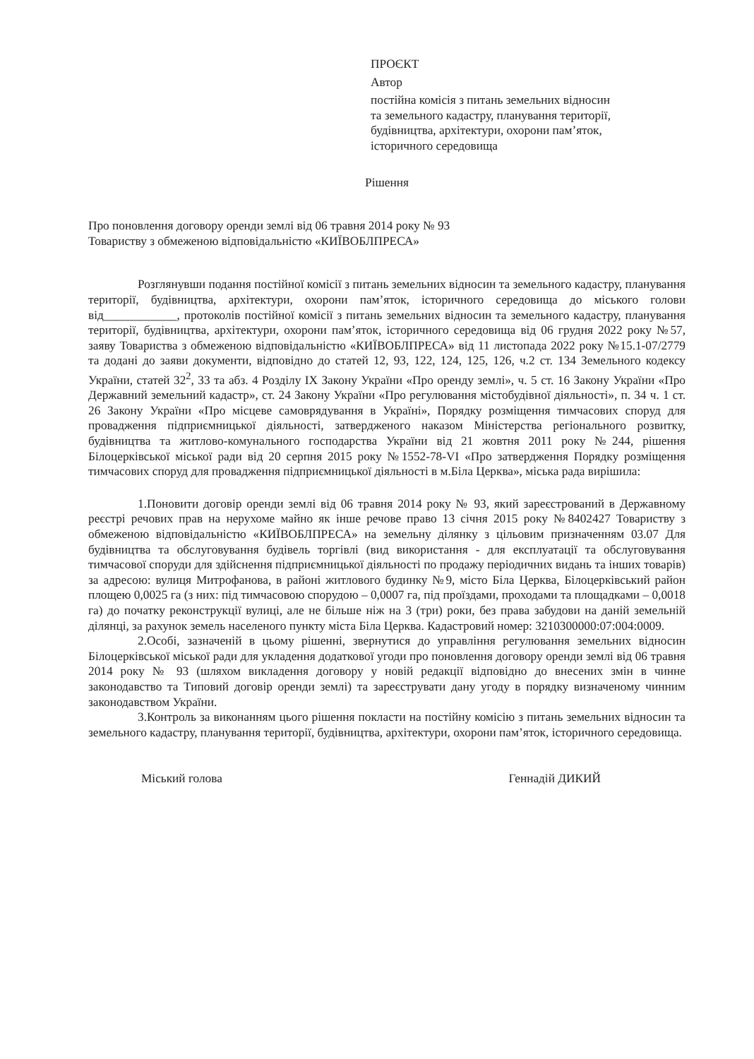ПРОЄКТ
Автор
постійна комісія з питань земельних відносин
та земельного кадастру, планування території,
будівництва, архітектури, охорони пам’яток,
історичного середовища
Рішення
Про поновлення договору оренди землі від 06 травня 2014 року № 93
Товариству з обмеженою відповідальністю «КИЇВОБЛПРЕСА»
Розглянувши подання постійної комісії з питань земельних відносин та земельного кадастру, планування території, будівництва, архітектури, охорони пам’яток, історичного середовища до міського голови від____________, протоколів постійної комісії з питань земельних відносин та земельного кадастру, планування території, будівництва, архітектури, охорони пам’яток, історичного середовища від 06 грудня 2022 року №57, заяву Товариства з обмеженою відповідальністю «КИЇВОБЛПРЕСА» від 11 листопада 2022 року №15.1-07/2779 та додані до заяви документи, відповідно до статей 12, 93, 122, 124, 125, 126, ч.2 ст. 134 Земельного кодексу України, статей 32<sup>2</sup>, 33 та абз. 4 Розділу IX Закону України «Про оренду землі», ч. 5 ст. 16 Закону України «Про Державний земельний кадастр», ст. 24 Закону України «Про регулювання містобудівної діяльності», п. 34 ч. 1 ст. 26 Закону України «Про місцеве самоврядування в Україні», Порядку розміщення тимчасових споруд для провадження підприємницької діяльності, затвердженого наказом Міністерства регіонального розвитку, будівництва та житлово-комунального господарства України від 21 жовтня 2011 року №244, рішення Білоцерківської міської ради від 20 серпня 2015 року №1552-78-VI «Про затвердження Порядку розміщення тимчасових споруд для провадження підприємницької діяльності в м.Біла Церква», міська рада вирішила:
1.Поновити договір оренди землі від 06 травня 2014 року № 93, який зареєстрований в Державному реєстрі речових прав на нерухоме майно як інше речове право 13 січня 2015 року №8402427 Товариству з обмеженою відповідальністю «КИЇВОБЛПРЕСА» на земельну ділянку з цільовим призначенням 03.07 Для будівництва та обслуговування будівель торгівлі (вид використання - для експлуатації та обслуговування тимчасової споруди для здійснення підприємницької діяльності по продажу періодичних видань та інших товарів) за адресою: вулиця Митрофанова, в районі житлового будинку №9, місто Біла Церква, Білоцерківський район площею 0,0025 га (з них: під тимчасовою спорудою – 0,0007 га, під проїздами, проходами та площадками – 0,0018 га) до початку реконструкції вулиці, але не більше ніж на 3 (три) роки, без права забудови на даній земельній ділянці, за рахунок земель населеного пункту міста Біла Церква. Кадастровий номер: 3210300000:07:004:0009.
2.Особі, зазначеній в цьому рішенні, звернутися до управління регулювання земельних відносин Білоцерківської міської ради для укладення додаткової угоди про поновлення договору оренди землі від 06 травня 2014 року № 93 (шляхом викладення договору у новій редакції відповідно до внесених змін в чинне законодавство та Типовий договір оренди землі) та зареєструвати дану угоду в порядку визначеному чинним законодавством України.
3.Контроль за виконанням цього рішення покласти на постійну комісію з питань земельних відносин та земельного кадастру, планування території, будівництва, архітектури, охорони пам’яток, історичного середовища.
Міський голова Геннадій ДИКИЙ